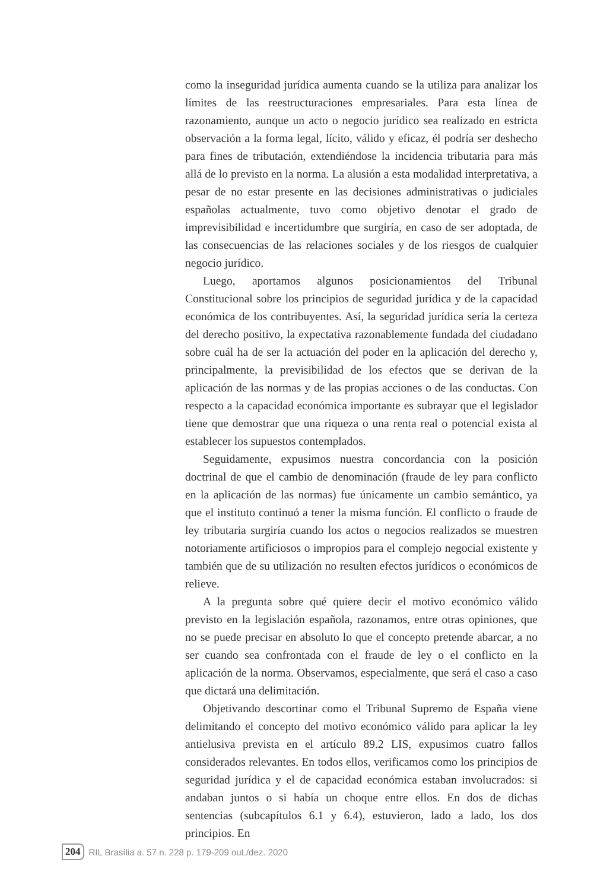como la inseguridad jurídica aumenta cuando se la utiliza para analizar los límites de las reestructuraciones empresariales. Para esta línea de razonamiento, aunque un acto o negocio jurídico sea realizado en estricta observación a la forma legal, lícito, válido y eficaz, él podría ser deshecho para fines de tributación, extendiéndose la incidencia tributaria para más allá de lo previsto en la norma. La alusión a esta modalidad interpretativa, a pesar de no estar presente en las decisiones administrativas o judiciales españolas actualmente, tuvo como objetivo denotar el grado de imprevisibilidad e incertidumbre que surgiría, en caso de ser adoptada, de las consecuencias de las relaciones sociales y de los riesgos de cualquier negocio jurídico.
Luego, aportamos algunos posicionamientos del Tribunal Constitucional sobre los principios de seguridad jurídica y de la capacidad económica de los contribuyentes. Así, la seguridad jurídica sería la certeza del derecho positivo, la expectativa razonablemente fundada del ciudadano sobre cuál ha de ser la actuación del poder en la aplicación del derecho y, principalmente, la previsibilidad de los efectos que se derivan de la aplicación de las normas y de las propias acciones o de las conductas. Con respecto a la capacidad económica importante es subrayar que el legislador tiene que demostrar que una riqueza o una renta real o potencial exista al establecer los supuestos contemplados.
Seguidamente, expusimos nuestra concordancia con la posición doctrinal de que el cambio de denominación (fraude de ley para conflicto en la aplicación de las normas) fue únicamente un cambio semántico, ya que el instituto continuó a tener la misma función. El conflicto o fraude de ley tributaria surgiría cuando los actos o negocios realizados se muestren notoriamente artificiosos o impropios para el complejo negocial existente y también que de su utilización no resulten efectos jurídicos o económicos de relieve.
A la pregunta sobre qué quiere decir el motivo económico válido previsto en la legislación española, razonamos, entre otras opiniones, que no se puede precisar en absoluto lo que el concepto pretende abarcar, a no ser cuando sea confrontada con el fraude de ley o el conflicto en la aplicación de la norma. Observamos, especialmente, que será el caso a caso que dictará una delimitación.
Objetivando descortinar como el Tribunal Supremo de España viene delimitando el concepto del motivo económico válido para aplicar la ley antielusiva prevista en el artículo 89.2 LIS, expusimos cuatro fallos considerados relevantes. En todos ellos, verificamos como los principios de seguridad jurídica y el de capacidad económica estaban involucrados: si andaban juntos o si había un choque entre ellos. En dos de dichas sentencias (subcapítulos 6.1 y 6.4), estuvieron, lado a lado, los dos principios. En
204 RIL Brasília a. 57 n. 228 p. 179-209 out./dez. 2020